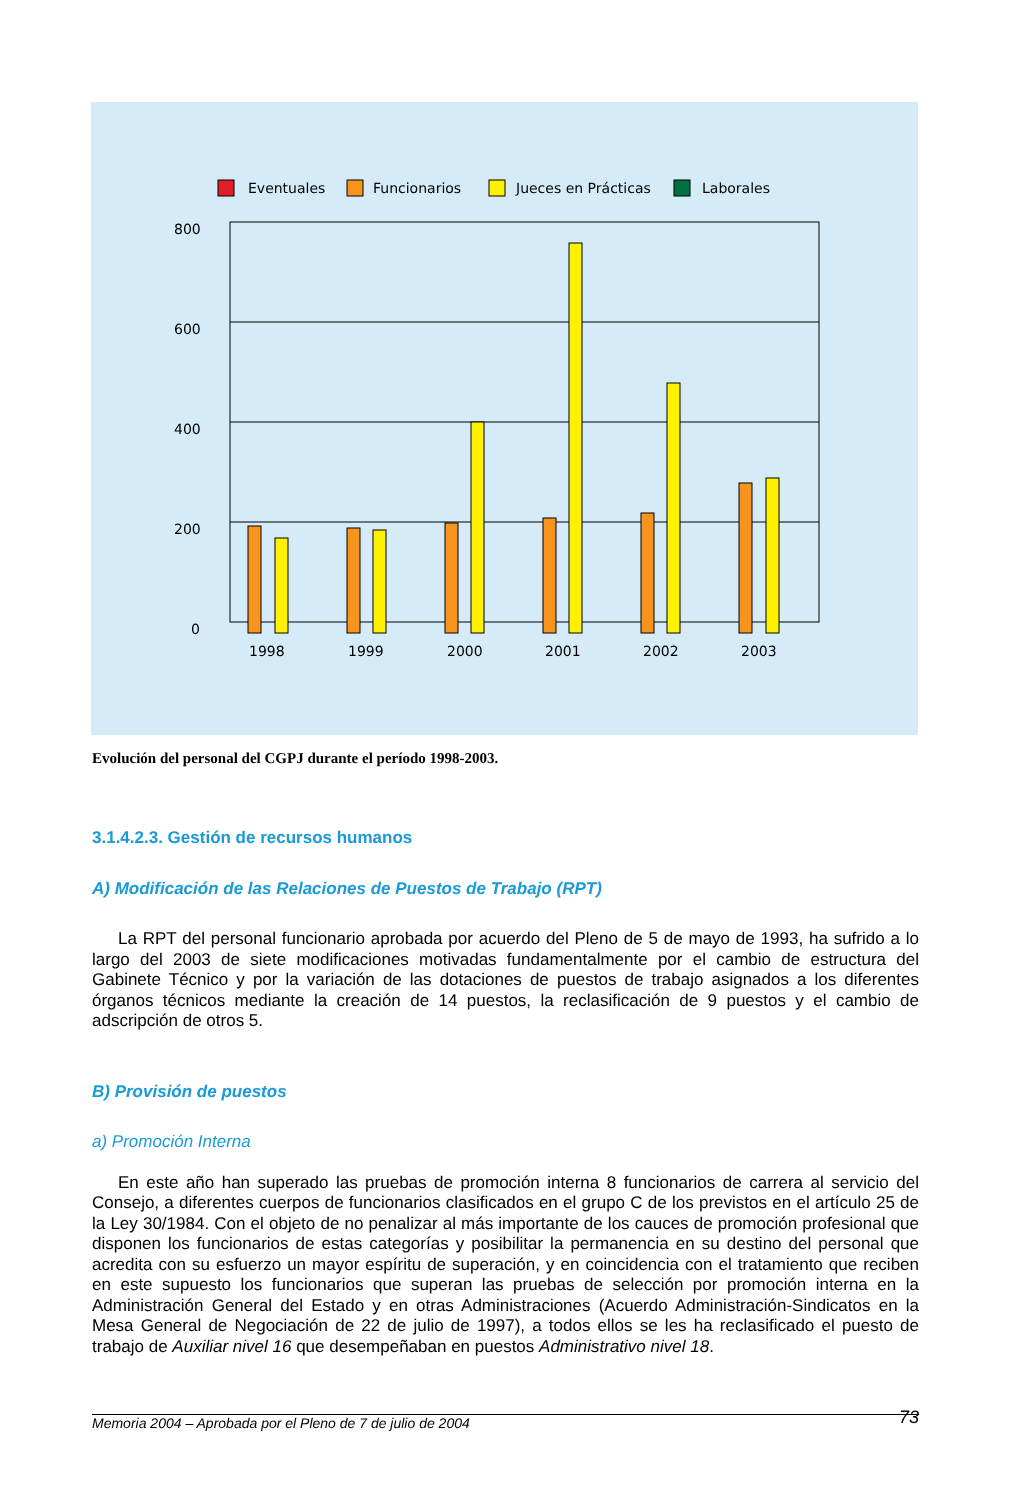Eventuales
Funcionarios
Jueces en Prácticas
Laborales
800
600
400
200
0
1998
1999
2000
2001
2002
2003
Evolución del personal del CGPJ durante el período 1998-2003.
3.1.4.2.3. Gestión de recursos humanos
A) Modificación de las Relaciones de Puestos de Trabajo (RPT)
La RPT del personal funcionario aprobada por acuerdo del Pleno de 5 de mayo de 1993, ha sufrido a lo largo del 2003 de siete modificaciones motivadas fundamentalmente por el cambio de estructura del Gabinete Técnico y por la variación de las dotaciones de puestos de trabajo asignados a los diferentes órganos técnicos mediante la creación de 14 puestos, la reclasificación de 9 puestos y el cambio de adscripción de otros 5.
B) Provisión de puestos
a) Promoción Interna
En este año han superado las pruebas de promoción interna 8 funcionarios de carrera al servicio del Consejo, a diferentes cuerpos de funcionarios clasificados en el grupo C de los previstos en el artículo 25 de la Ley 30/1984. Con el objeto de no penalizar al más importante de los cauces de promoción profesional que disponen los funcionarios de estas categorías y posibilitar la permanencia en su destino del personal que acredita con su esfuerzo un mayor espíritu de superación, y en coincidencia con el tratamiento que reciben en este supuesto los funcionarios que superan las pruebas de selección por promoción interna en la Administración General del Estado y en otras Administraciones (Acuerdo Administración-Sindicatos en la Mesa General de Negociación de 22 de julio de 1997), a todos ellos se les ha reclasificado el puesto de trabajo de Auxiliar nivel 16 que desempeñaban en puestos Administrativo nivel 18.
Memoria 2004 – Aprobada por el Pleno de 7 de julio de 2004 73